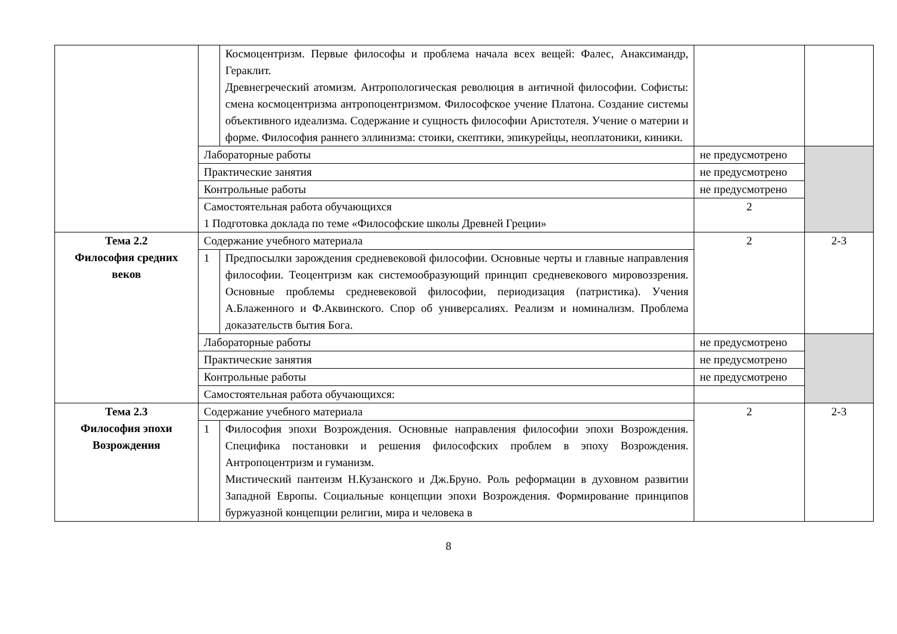| | | Космоцентризм. Первые философы и проблема начала всех вещей: Фалес, Анаксимандр, Гераклит. Древнегреческий атомизм. Антропологическая революция в античной философии. Софисты: смена космоцентризма антропоцентризмом. Философское учение Платона. Создание системы объективного идеализма. Содержание и сущность философии Аристотеля. Учение о материи и форме. Философия раннего эллинизма: стоики, скептики, эпикурейцы, неоплатоники, киники. | | |
| | Лабораторные работы | | не предусмотрено | |
| | Практические занятия | | не предусмотрено | |
| | Контрольные работы | | не предусмотрено | |
| | Самостоятельная работа обучающихся 1 Подготовка доклада по теме «Философские школы Древней Греции» | | 2 | |
| Тема 2.2 Философия средних веков | Содержание учебного материала | | 2 | 2-3 |
| | 1 | Предпосылки зарождения средневековой философии. Основные черты и главные направления философии. Теоцентризм как системообразующий принцип средневекового мировоззрения. Основные проблемы средневековой философии, периодизация (патристика). Учения А.Блаженного и Ф.Аквинского. Спор об универсалиях. Реализм и номинализм. Проблема доказательств бытия Бога. | | |
| | Лабораторные работы | | не предусмотрено | |
| | Практические занятия | | не предусмотрено | |
| | Контрольные работы | | не предусмотрено | |
| | Самостоятельная работа обучающихся: | | | |
| Тема 2.3 Философия эпохи Возрождения | Содержание учебного материала | | 2 | 2-3 |
| | 1 | Философия эпохи Возрождения. Основные направления философии эпохи Возрождения. Специфика постановки и решения философских проблем в эпоху Возрождения. Антропоцентризм и гуманизм. Мистический пантеизм Н.Кузанского и Дж.Бруно. Роль реформации в духовном развитии Западной Европы. Социальные концепции эпохи Возрождения. Формирование принципов буржуазной концепции религии, мира и человека в | | |
8